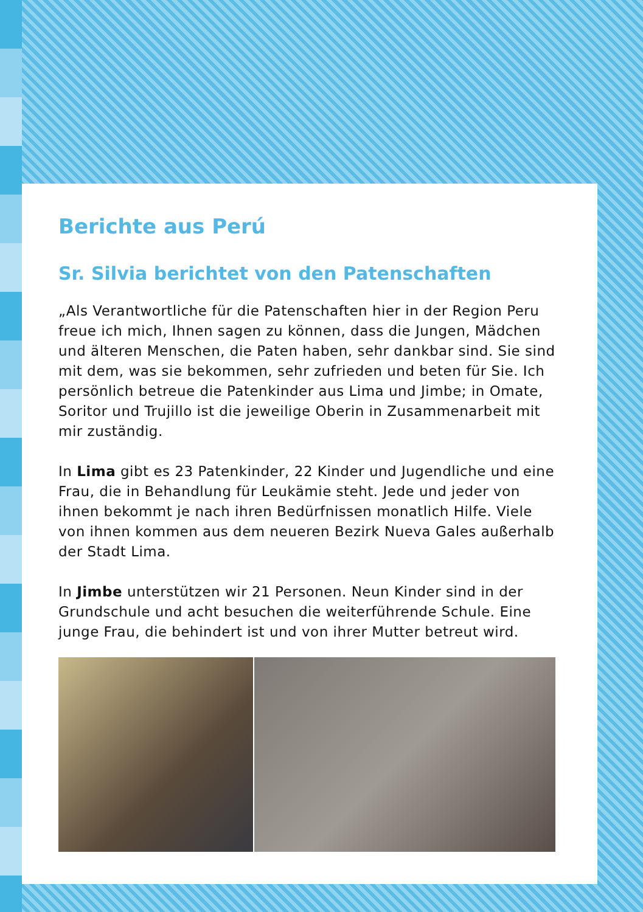Berichte aus Perú
Sr. Silvia berichtet von den Patenschaften
„Als Verantwortliche für die Patenschaften hier in der Region Peru freue ich mich, Ihnen sagen zu können, dass die Jungen, Mädchen und älteren Menschen, die Paten haben, sehr dankbar sind. Sie sind mit dem, was sie bekommen, sehr zufrieden und beten für Sie. Ich persönlich betreue die Patenkinder aus Lima und Jimbe; in Omate, Soritor und Trujillo ist die jeweilige Oberin in Zusammenarbeit mit mir zuständig.
In Lima gibt es 23 Patenkinder, 22 Kinder und Jugendliche und eine Frau, die in Behandlung für Leukämie steht. Jede und jeder von ihnen bekommt je nach ihren Bedürfnissen monatlich Hilfe. Viele von ihnen kommen aus dem neueren Bezirk Nueva Gales außerhalb der Stadt Lima.
In Jimbe unterstützen wir 21 Personen. Neun Kinder sind in der Grundschule und acht besuchen die weiterführende Schule. Eine junge Frau, die behindert ist und von ihrer Mutter betreut wird.